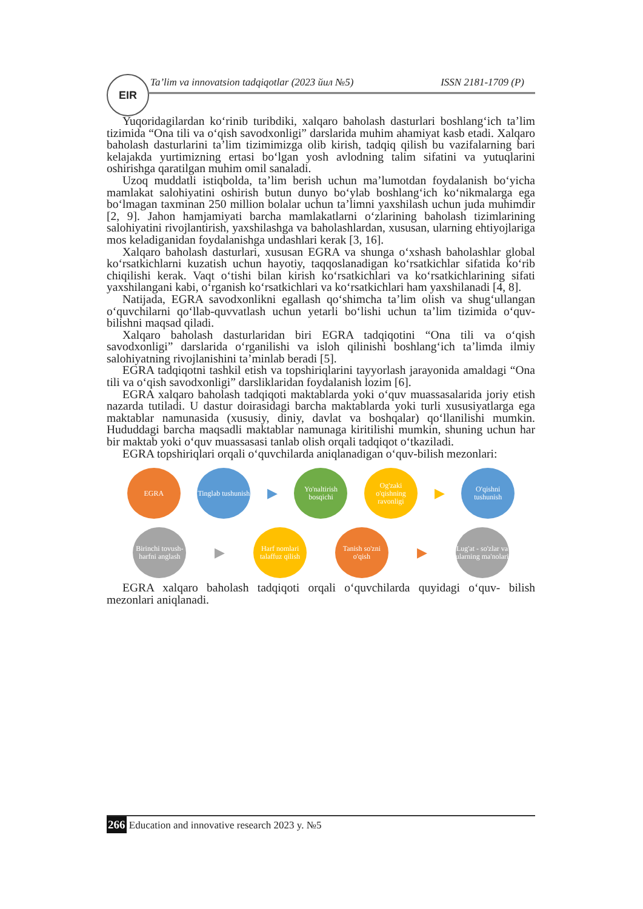EIR
Ta’lim va innovatsion tadqiqotlar (2023 йил №5) ISSN 2181-1709 (P)
Yuqoridagilardan ko‘rinib turibdiki, xalqaro baholash dasturlari boshlang‘ich ta’lim tizimida “Ona tili va o‘qish savodxonligi” darslarida muhim ahamiyat kasb etadi. Xalqaro baholash dasturlarini ta’lim tizimimizga olib kirish, tadqiq qilish bu vazifalarning bari kelajakda yurtimizning ertasi bo‘lgan yosh avlodning talim sifatini va yutuqlarini oshirishga qaratilgan muhim omil sanaladi.
Uzoq muddatli istiqbolda, ta’lim berish uchun ma’lumotdan foydalanish bo‘yicha mamlakat salohiyatini oshirish butun dunyo bo‘ylab boshlang‘ich ko‘nikmalarga ega bo‘lmagan taxminan 250 million bolalar uchun ta’limni yaxshilash uchun juda muhimdir [2, 9]. Jahon hamjamiyati barcha mamlakatlarni o‘zlarining baholash tizimlarining salohiyatini rivojlantirish, yaxshilashga va baholashlardan, xususan, ularning ehtiyojlariga mos keladiganidan foydalanishga undashlari kerak [3, 16].
Xalqaro baholash dasturlari, xususan EGRA va shunga o‘xshash baholashlar global ko‘rsatkichlarni kuzatish uchun hayotiy, taqqoslanadigan ko‘rsatkichlar sifatida ko‘rib chiqilishi kerak. Vaqt o‘tishi bilan kirish ko‘rsatkichlari va ko‘rsatkichlarining sifati yaxshilangani kabi, o‘rganish ko‘rsatkichlari va ko‘rsatkichlari ham yaxshilanadi [4, 8].
Natijada, EGRA savodxonlikni egallash qo‘shimcha ta’lim olish va shug‘ullangan o‘quvchilarni qo‘llab-quvvatlash uchun yetarli bo‘lishi uchun ta’lim tizimida o‘quv-bilishni maqsad qiladi.
Xalqaro baholash dasturlaridan biri EGRA tadqiqotini “Ona tili va o‘qish savodxonligi” darslarida o‘rganilishi va isloh qilinishi boshlang‘ich ta’limda ilmiy salohiyatning rivojlanishini ta’minlab beradi [5].
EGRA tadqiqotni tashkil etish va topshiriqlarini tayyorlash jarayonida amaldagi “Ona tili va o‘qish savodxonligi” darsliklaridan foydalanish lozim [6].
EGRA xalqaro baholash tadqiqoti maktablarda yoki o‘quv muassasalarida joriy etish nazarda tutiladi. U dastur doirasidagi barcha maktablarda yoki turli xususiyatlarga ega maktablar namunasida (xususiy, diniy, davlat va boshqalar) qo‘llanilishi mumkin. Hududdagi barcha maqsadli maktablar namunaga kiritilishi mumkin, shuning uchun har bir maktab yoki o‘quv muassasasi tanlab olish orqali tadqiqot o‘tkaziladi.
EGRA topshiriqlari orqali o‘quvchilarda aniqlanadigan o‘quv-bilish mezonlari:
EGRA
Tinglab tushunish
▶
Yo'naltirish bosqichi
Og'zaki o'qishning ravonligi
▶
O'qishni tushunish
Birinchi tovush-harfni anglash
▶
Harf nomlari talaffuz qilish
Tanish so'zni o'qish
▶
Lug'at - so'zlar va ularning ma'nolari
EGRA xalqaro baholash tadqiqoti orqali o‘quvchilarda quyidagi o‘quv- bilish mezonlari aniqlanadi.
266 Education and innovative research 2023 y. №5